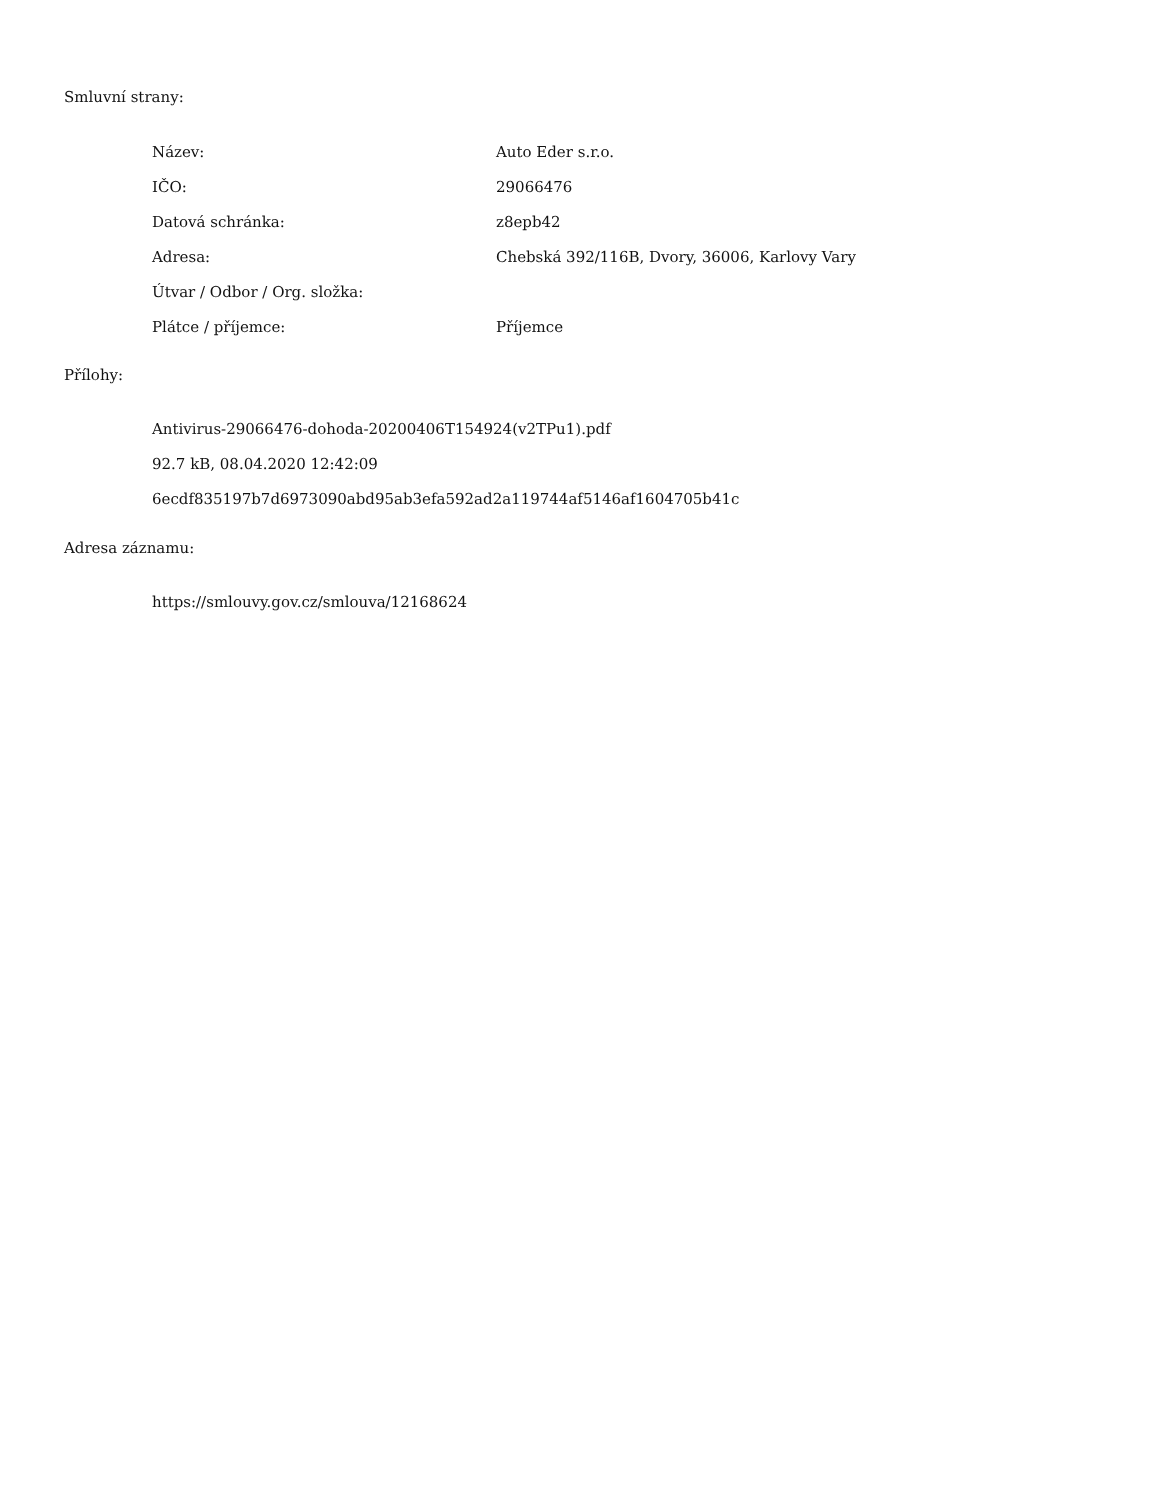Smluvní strany:
| Název: | Auto Eder s.r.o. |
| IČO: | 29066476 |
| Datová schránka: | z8epb42 |
| Adresa: | Chebská 392/116B, Dvory, 36006, Karlovy Vary |
| Útvar / Odbor / Org. složka: | |
| Plátce / příjemce: | Příjemce |
Přílohy:
Antivirus-29066476-dohoda-20200406T154924(v2TPu1).pdf
92.7 kB, 08.04.2020 12:42:09
6ecdf835197b7d6973090abd95ab3efa592ad2a119744af5146af1604705b41c
Adresa záznamu:
https://smlouvy.gov.cz/smlouva/12168624